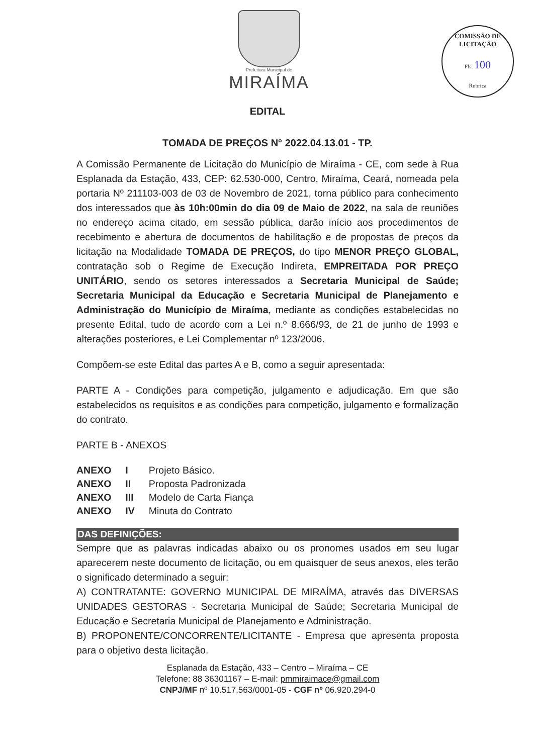Prefeitura Municipal de
MIRAÍMA
COMISSÃO DE LICITAÇÃO
Fls. 100
Rubrica
EDITAL
TOMADA DE PREÇOS N° 2022.04.13.01 - TP.
A Comissão Permanente de Licitação do Município de Miraíma - CE, com sede à Rua Esplanada da Estação, 433, CEP: 62.530-000, Centro, Miraíma, Ceará, nomeada pela portaria Nº 211103-003 de 03 de Novembro de 2021, torna público para conhecimento dos interessados que às 10h:00min do dia 09 de Maio de 2022, na sala de reuniões no endereço acima citado, em sessão pública, darão início aos procedimentos de recebimento e abertura de documentos de habilitação e de propostas de preços da licitação na Modalidade TOMADA DE PREÇOS, do tipo MENOR PREÇO GLOBAL, contratação sob o Regime de Execução Indireta, EMPREITADA POR PREÇO UNITÁRIO, sendo os setores interessados a Secretaria Municipal de Saúde; Secretaria Municipal da Educação e Secretaria Municipal de Planejamento e Administração do Município de Miraíma, mediante as condições estabelecidas no presente Edital, tudo de acordo com a Lei n.º 8.666/93, de 21 de junho de 1993 e alterações posteriores, e Lei Complementar nº 123/2006.
Compõem-se este Edital das partes A e B, como a seguir apresentada:
PARTE A - Condições para competição, julgamento e adjudicação. Em que são estabelecidos os requisitos e as condições para competição, julgamento e formalização do contrato.
PARTE B - ANEXOS
| ANEXO | I | Projeto Básico. |
| ANEXO | II | Proposta Padronizada |
| ANEXO | III | Modelo de Carta Fiança |
| ANEXO | IV | Minuta do Contrato |
DAS DEFINIÇÕES:
Sempre que as palavras indicadas abaixo ou os pronomes usados em seu lugar aparecerem neste documento de licitação, ou em quaisquer de seus anexos, eles terão o significado determinado a seguir:
A) CONTRATANTE: GOVERNO MUNICIPAL DE MIRAÍMA, através das DIVERSAS UNIDADES GESTORAS - Secretaria Municipal de Saúde; Secretaria Municipal de Educação e Secretaria Municipal de Planejamento e Administração.
B) PROPONENTE/CONCORRENTE/LICITANTE - Empresa que apresenta proposta para o objetivo desta licitação.
Esplanada da Estação, 433 – Centro – Miraíma – CE
Telefone: 88 36301167 – E-mail: pmmiraimace@gmail.com
CNPJ/MF nº 10.517.563/0001-05 - CGF nº 06.920.294-0